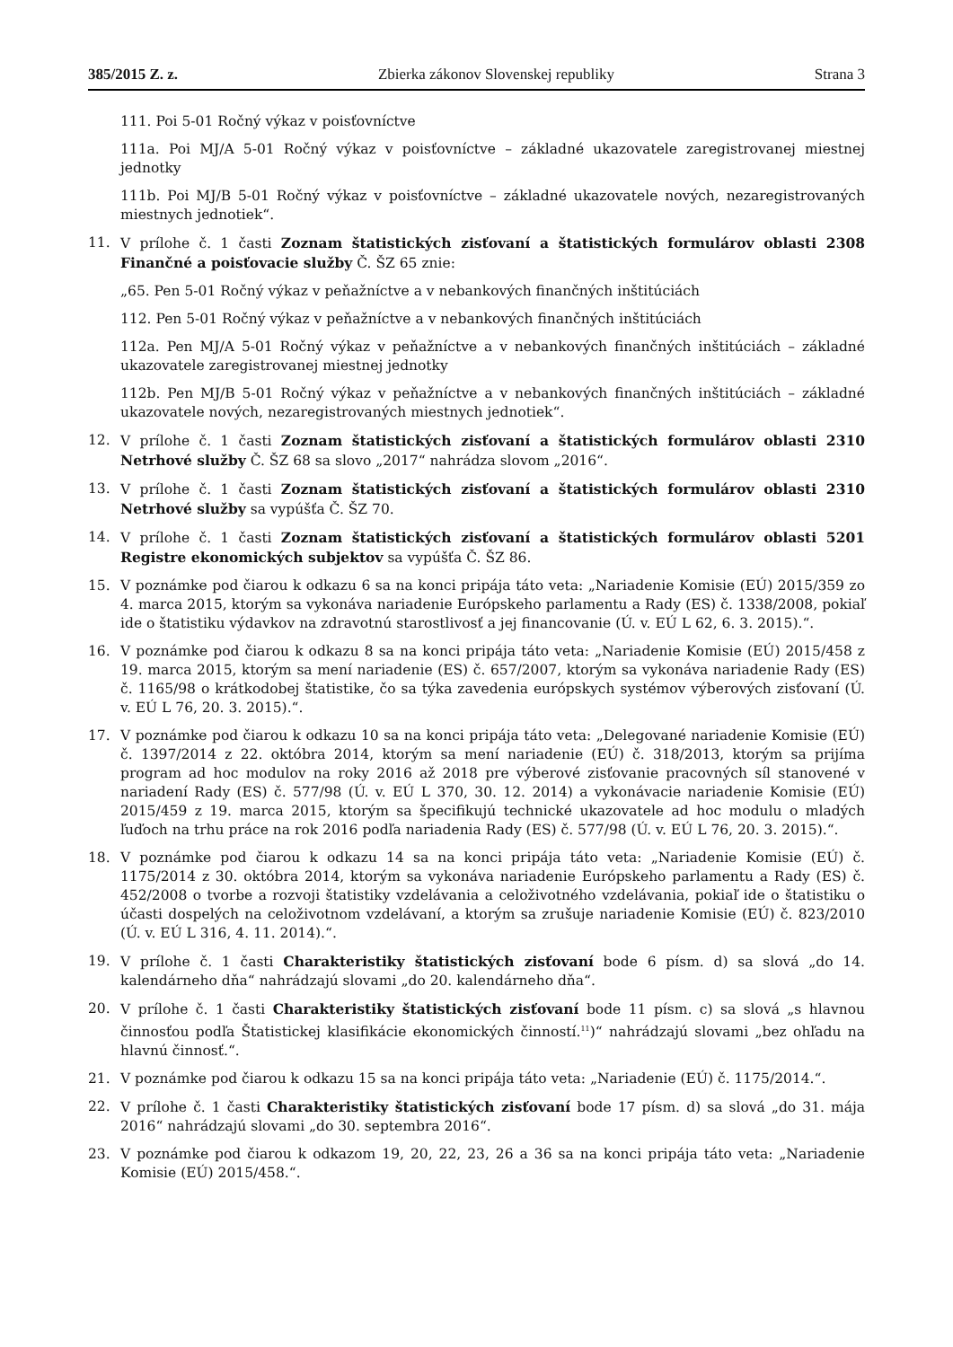385/2015 Z. z. Zbierka zákonov Slovenskej republiky Strana 3
111. Poi 5-01 Ročný výkaz v poisťovníctve
111a. Poi MJ/A 5-01 Ročný výkaz v poisťovníctve – základné ukazovatele zaregistrovanej miestnej jednotky
111b. Poi MJ/B 5-01 Ročný výkaz v poisťovníctve – základné ukazovatele nových, nezaregistrovaných miestnych jednotiek“.
11. V prílohe č. 1 časti Zoznam štatistických zisťovaní a štatistických formulárov oblasti 2308 Finančné a poisťovacie služby Č. ŠZ 65 znie:
„65. Pen 5-01 Ročný výkaz v peňažníctve a v nebankových finančných inštitúciách
112. Pen 5-01 Ročný výkaz v peňažníctve a v nebankových finančných inštitúciách
112a. Pen MJ/A 5-01 Ročný výkaz v peňažníctve a v nebankových finančných inštitúciách – základné ukazovatele zaregistrovanej miestnej jednotky
112b. Pen MJ/B 5-01 Ročný výkaz v peňažníctve a v nebankových finančných inštitúciách – základné ukazovatele nových, nezaregistrovaných miestnych jednotiek“.
12. V prílohe č. 1 časti Zoznam štatistických zisťovaní a štatistických formulárov oblasti 2310 Netrhové služby Č. ŠZ 68 sa slovo „2017“ nahrádza slovom „2016“.
13. V prílohe č. 1 časti Zoznam štatistických zisťovaní a štatistických formulárov oblasti 2310 Netrhové služby sa vypúšťa Č. ŠZ 70.
14. V prílohe č. 1 časti Zoznam štatistických zisťovaní a štatistických formulárov oblasti 5201 Registre ekonomických subjektov sa vypúšťa Č. ŠZ 86.
15. V poznámke pod čiarou k odkazu 6 sa na konci pripája táto veta: „Nariadenie Komisie (EÚ) 2015/359 zo 4. marca 2015, ktorým sa vykonáva nariadenie Európskeho parlamentu a Rady (ES) č. 1338/2008, pokiaľ ide o štatistiku výdavkov na zdravotnú starostlivosť a jej financovanie (Ú. v. EÚ L 62, 6. 3. 2015).“.
16. V poznámke pod čiarou k odkazu 8 sa na konci pripája táto veta: „Nariadenie Komisie (EÚ) 2015/458 z 19. marca 2015, ktorým sa mení nariadenie (ES) č. 657/2007, ktorým sa vykonáva nariadenie Rady (ES) č. 1165/98 o krátkodobej štatistike, čo sa týka zavedenia európskych systémov výberových zisťovaní (Ú. v. EÚ L 76, 20. 3. 2015).“.
17. V poznámke pod čiarou k odkazu 10 sa na konci pripája táto veta: „Delegované nariadenie Komisie (EÚ) č. 1397/2014 z 22. októbra 2014, ktorým sa mení nariadenie (EÚ) č. 318/2013, ktorým sa prijíma program ad hoc modulov na roky 2016 až 2018 pre výberové zisťovanie pracovných síl stanovené v nariadení Rady (ES) č. 577/98 (Ú. v. EÚ L 370, 30. 12. 2014) a vykonávacie nariadenie Komisie (EÚ) 2015/459 z 19. marca 2015, ktorým sa špecifikujú technické ukazovatele ad hoc modulu o mladých ľuďoch na trhu práce na rok 2016 podľa nariadenia Rady (ES) č. 577/98 (Ú. v. EÚ L 76, 20. 3. 2015).“.
18. V poznámke pod čiarou k odkazu 14 sa na konci pripája táto veta: „Nariadenie Komisie (EÚ) č. 1175/2014 z 30. októbra 2014, ktorým sa vykonáva nariadenie Európskeho parlamentu a Rady (ES) č. 452/2008 o tvorbe a rozvoji štatistiky vzdelávania a celoživotného vzdelávania, pokiaľ ide o štatistiku o účasti dospelých na celoživotnom vzdelávaní, a ktorým sa zrušuje nariadenie Komisie (EÚ) č. 823/2010 (Ú. v. EÚ L 316, 4. 11. 2014).“.
19. V prílohe č. 1 časti Charakteristiky štatistických zisťovaní bode 6 písm. d) sa slová „do 14. kalendárneho dňa“ nahrádzajú slovami „do 20. kalendárneho dňa“.
20. V prílohe č. 1 časti Charakteristiky štatistických zisťovaní bode 11 písm. c) sa slová „s hlavnou činnosťou podľa Štatistickej klasifikácie ekonomických činností.<sup>11</sup>)“ nahrádzajú slovami „bez ohľadu na hlavnú činnosť.“.
21. V poznámke pod čiarou k odkazu 15 sa na konci pripája táto veta: „Nariadenie (EÚ) č. 1175/2014.“.
22. V prílohe č. 1 časti Charakteristiky štatistických zisťovaní bode 17 písm. d) sa slová „do 31. mája 2016“ nahrádzajú slovami „do 30. septembra 2016“.
23. V poznámke pod čiarou k odkazom 19, 20, 22, 23, 26 a 36 sa na konci pripája táto veta: „Nariadenie Komisie (EÚ) 2015/458.“.